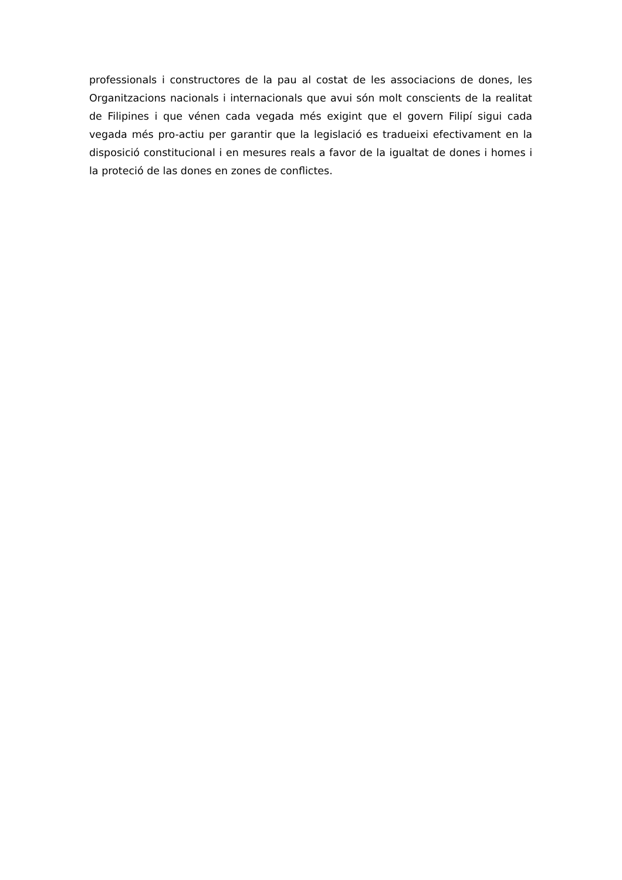professionals i constructores de la pau al costat de les associacions de dones, les Organitzacions nacionals i internacionals que avui són molt conscients de la realitat de Filipines i que vénen cada vegada més exigint que el govern Filipí sigui cada vegada més pro-actiu per garantir que la legislació es tradueixi efectivament en la disposició constitucional i en mesures reals a favor de la igualtat de dones i homes i la proteció de las dones en zones de conflictes.